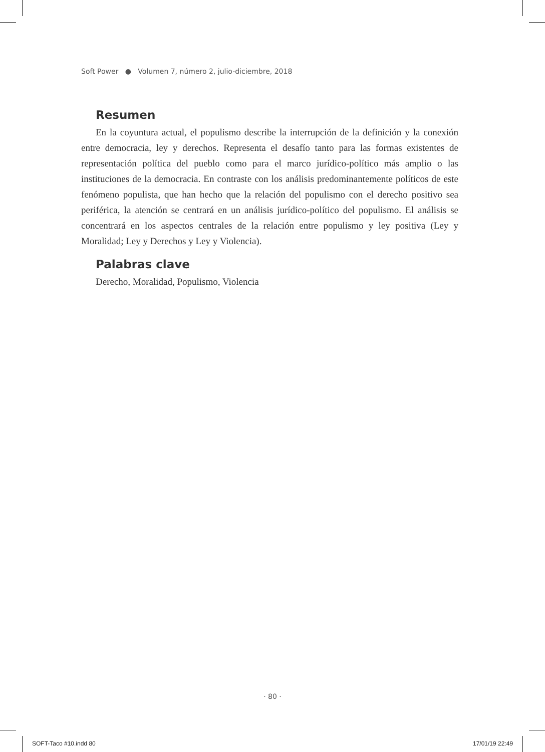Soft Power ● Volumen 7, número 2, julio-diciembre, 2018
Resumen
En la coyuntura actual, el populismo describe la interrupción de la definición y la conexión entre democracia, ley y derechos. Representa el desafío tanto para las formas existentes de representación política del pueblo como para el marco jurídico-político más amplio o las instituciones de la democracia. En contraste con los análisis predominantemente políticos de este fenómeno populista, que han hecho que la relación del populismo con el derecho positivo sea periférica, la atención se centrará en un análisis jurídico-político del populismo. El análisis se concentrará en los aspectos centrales de la relación entre populismo y ley positiva (Ley y Moralidad; Ley y Derechos y Ley y Violencia).
Palabras clave
Derecho, Moralidad, Populismo, Violencia
· 80 ·
SOFT-Taco #10.indd 80 17/01/19 22:49